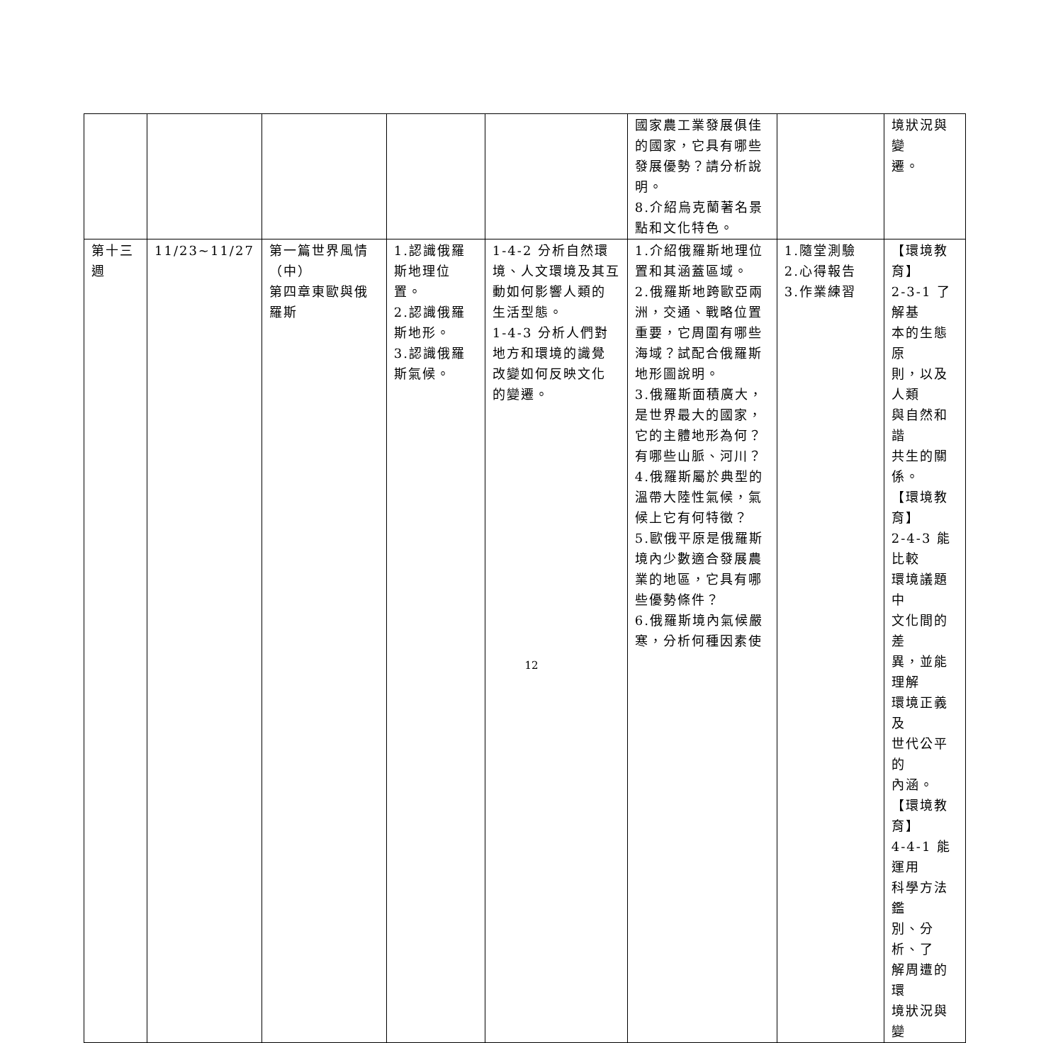| | | | | | 國家農工業發展俱佳 的國家，它具有哪些 發展優勢？請分析說 明。 8.介紹烏克蘭著名景 點和文化特色。 | | 境狀況與變 遷。 |
| 第十三 週 | 11/23~11/27 | 第一篇世界風情 （中） 第四章東歐與俄 羅斯 | 1.認識俄羅 斯地理位 置。 2.認識俄羅 斯地形。 3.認識俄羅 斯氣候。 | 1-4-2 分析自然環 境、人文環境及其互 動如何影響人類的 生活型態。 1-4-3 分析人們對 地方和環境的識覺 改變如何反映文化 的變遷。 | 1.介紹俄羅斯地理位 置和其涵蓋區域。 2.俄羅斯地跨歐亞兩 洲，交通、戰略位置 重要，它周圍有哪些 海域？試配合俄羅斯 地形圖說明。 3.俄羅斯面積廣大， 是世界最大的國家， 它的主體地形為何？ 有哪些山脈、河川？ 4.俄羅斯屬於典型的 溫帶大陸性氣候，氣 候上它有何特徵？ 5.歐俄平原是俄羅斯 境內少數適合發展農 業的地區，它具有哪 些優勢條件？ 6.俄羅斯境內氣候嚴 寒，分析何種因素使 | 1.隨堂測驗 2.心得報告 3.作業練習 | 【環境教育】 2-3-1 了解基 本的生態原 則，以及人類 與自然和諧 共生的關係。 【環境教育】 2-4-3 能比較 環境議題中 文化間的差 異，並能理解 環境正義及 世代公平的 內涵。 【環境教育】 4-4-1 能運用 科學方法鑑 別、分析、了 解周遭的環 境狀況與變 |
12